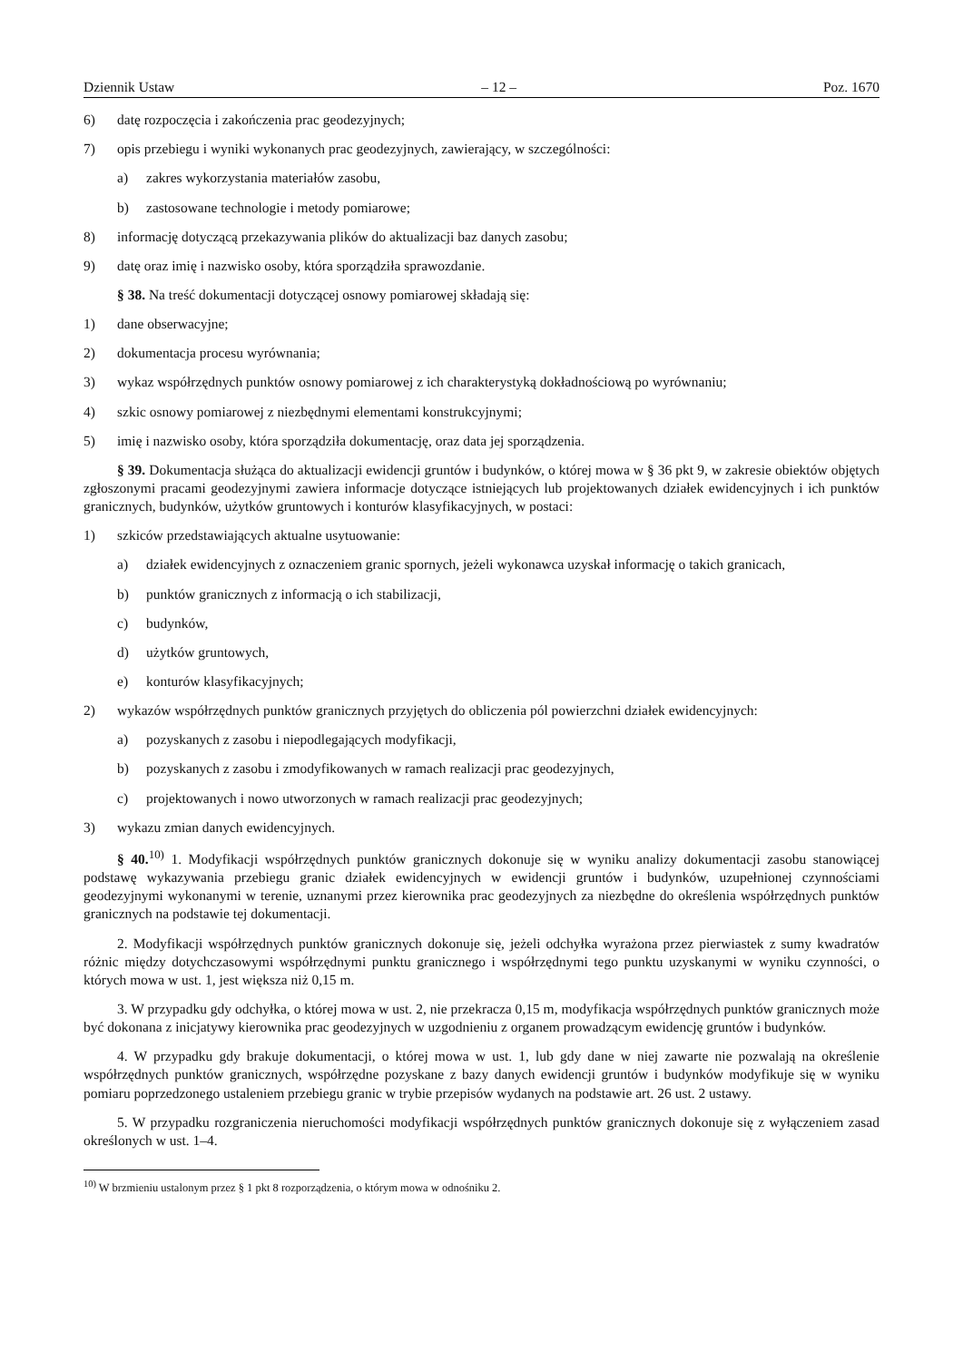Dziennik Ustaw – 12 – Poz. 1670
6) datę rozpoczęcia i zakończenia prac geodezyjnych;
7) opis przebiegu i wyniki wykonanych prac geodezyjnych, zawierający, w szczególności:
a) zakres wykorzystania materiałów zasobu,
b) zastosowane technologie i metody pomiarowe;
8) informację dotyczącą przekazywania plików do aktualizacji baz danych zasobu;
9) datę oraz imię i nazwisko osoby, która sporządziła sprawozdanie.
§ 38. Na treść dokumentacji dotyczącej osnowy pomiarowej składają się:
1) dane obserwacyjne;
2) dokumentacja procesu wyrównania;
3) wykaz współrzędnych punktów osnowy pomiarowej z ich charakterystyką dokładnościową po wyrównaniu;
4) szkic osnowy pomiarowej z niezbędnymi elementami konstrukcyjnymi;
5) imię i nazwisko osoby, która sporządziła dokumentację, oraz data jej sporządzenia.
§ 39. Dokumentacja służąca do aktualizacji ewidencji gruntów i budynków, o której mowa w § 36 pkt 9, w zakresie obiektów objętych zgłoszonymi pracami geodezyjnymi zawiera informacje dotyczące istniejących lub projektowanych działek ewidencyjnych i ich punktów granicznych, budynków, użytków gruntowych i konturów klasyfikacyjnych, w postaci:
1) szkiców przedstawiających aktualne usytuowanie:
a) działek ewidencyjnych z oznaczeniem granic spornych, jeżeli wykonawca uzyskał informację o takich granicach,
b) punktów granicznych z informacją o ich stabilizacji,
c) budynków,
d) użytków gruntowych,
e) konturów klasyfikacyjnych;
2) wykazów współrzędnych punktów granicznych przyjętych do obliczenia pól powierzchni działek ewidencyjnych:
a) pozyskanych z zasobu i niepodlegających modyfikacji,
b) pozyskanych z zasobu i zmodyfikowanych w ramach realizacji prac geodezyjnych,
c) projektowanych i nowo utworzonych w ramach realizacji prac geodezyjnych;
3) wykazu zmian danych ewidencyjnych.
§ 40.<sup>10)</sup> 1. Modyfikacji współrzędnych punktów granicznych dokonuje się w wyniku analizy dokumentacji zasobu stanowiącej podstawę wykazywania przebiegu granic działek ewidencyjnych w ewidencji gruntów i budynków, uzupełnionej czynnościami geodezyjnymi wykonanymi w terenie, uznanymi przez kierownika prac geodezyjnych za niezbędne do określenia współrzędnych punktów granicznych na podstawie tej dokumentacji.
2. Modyfikacji współrzędnych punktów granicznych dokonuje się, jeżeli odchyłka wyrażona przez pierwiastek z sumy kwadratów różnic między dotychczasowymi współrzędnymi punktu granicznego i współrzędnymi tego punktu uzyskanymi w wyniku czynności, o których mowa w ust. 1, jest większa niż 0,15 m.
3. W przypadku gdy odchyłka, o której mowa w ust. 2, nie przekracza 0,15 m, modyfikacja współrzędnych punktów granicznych może być dokonana z inicjatywy kierownika prac geodezyjnych w uzgodnieniu z organem prowadzącym ewidencję gruntów i budynków.
4. W przypadku gdy brakuje dokumentacji, o której mowa w ust. 1, lub gdy dane w niej zawarte nie pozwalają na określenie współrzędnych punktów granicznych, współrzędne pozyskane z bazy danych ewidencji gruntów i budynków modyfikuje się w wyniku pomiaru poprzedzonego ustaleniem przebiegu granic w trybie przepisów wydanych na podstawie art. 26 ust. 2 ustawy.
5. W przypadku rozgraniczenia nieruchomości modyfikacji współrzędnych punktów granicznych dokonuje się z wyłączeniem zasad określonych w ust. 1–4.
<sup>10)</sup> W brzmieniu ustalonym przez § 1 pkt 8 rozporządzenia, o którym mowa w odnośniku 2.